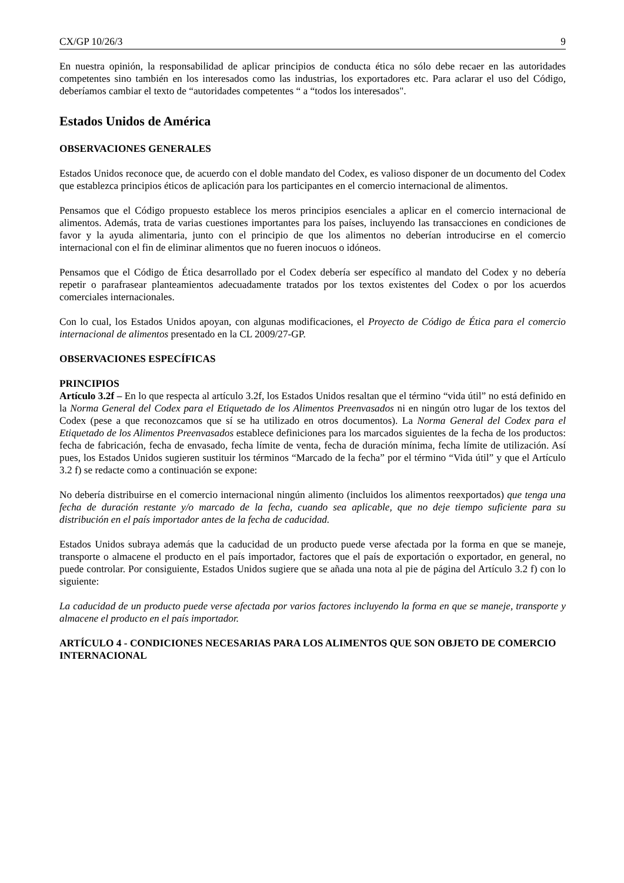CX/GP 10/26/3 9
En nuestra opinión, la responsabilidad de aplicar principios de conducta ética no sólo debe recaer en las autoridades competentes sino también en los interesados como las industrias, los exportadores etc. Para aclarar el uso del Código, deberíamos cambiar el texto de “autoridades competentes “ a “todos los interesados".
Estados Unidos de América
OBSERVACIONES GENERALES
Estados Unidos reconoce que, de acuerdo con el doble mandato del Codex, es valioso disponer de un documento del Codex que establezca principios éticos de aplicación para los participantes en el comercio internacional de alimentos.
Pensamos que el Código propuesto establece los meros principios esenciales a aplicar en el comercio internacional de alimentos. Además, trata de varias cuestiones importantes para los países, incluyendo las transacciones en condiciones de favor y la ayuda alimentaria, junto con el principio de que los alimentos no deberían introducirse en el comercio internacional con el fin de eliminar alimentos que no fueren inocuos o idóneos.
Pensamos que el Código de Ética desarrollado por el Codex debería ser específico al mandato del Codex y no debería repetir o parafrasear planteamientos adecuadamente tratados por los textos existentes del Codex o por los acuerdos comerciales internacionales.
Con lo cual, los Estados Unidos apoyan, con algunas modificaciones, el Proyecto de Código de Ética para el comercio internacional de alimentos presentado en la CL 2009/27-GP.
OBSERVACIONES ESPECÍFICAS
PRINCIPIOS
Artículo 3.2f – En lo que respecta al artículo 3.2f, los Estados Unidos resaltan que el término “vida útil” no está definido en la Norma General del Codex para el Etiquetado de los Alimentos Preenvasados ni en ningún otro lugar de los textos del Codex (pese a que reconozcamos que sí se ha utilizado en otros documentos). La Norma General del Codex para el Etiquetado de los Alimentos Preenvasados establece definiciones para los marcados siguientes de la fecha de los productos: fecha de fabricación, fecha de envasado, fecha límite de venta, fecha de duración mínima, fecha límite de utilización. Así pues, los Estados Unidos sugieren sustituir los términos “Marcado de la fecha” por el término “Vida útil” y que el Artículo 3.2 f) se redacte como a continuación se expone:
No debería distribuirse en el comercio internacional ningún alimento (incluidos los alimentos reexportados) que tenga una fecha de duración restante y/o marcado de la fecha, cuando sea aplicable, que no deje tiempo suficiente para su distribución en el país importador antes de la fecha de caducidad.
Estados Unidos subraya además que la caducidad de un producto puede verse afectada por la forma en que se maneje, transporte o almacene el producto en el país importador, factores que el país de exportación o exportador, en general, no puede controlar. Por consiguiente, Estados Unidos sugiere que se añada una nota al pie de página del Artículo 3.2 f) con lo siguiente:
La caducidad de un producto puede verse afectada por varios factores incluyendo la forma en que se maneje, transporte y almacene el producto en el país importador.
ARTÍCULO 4 - CONDICIONES NECESARIAS PARA LOS ALIMENTOS QUE SON OBJETO DE COMERCIO INTERNACIONAL